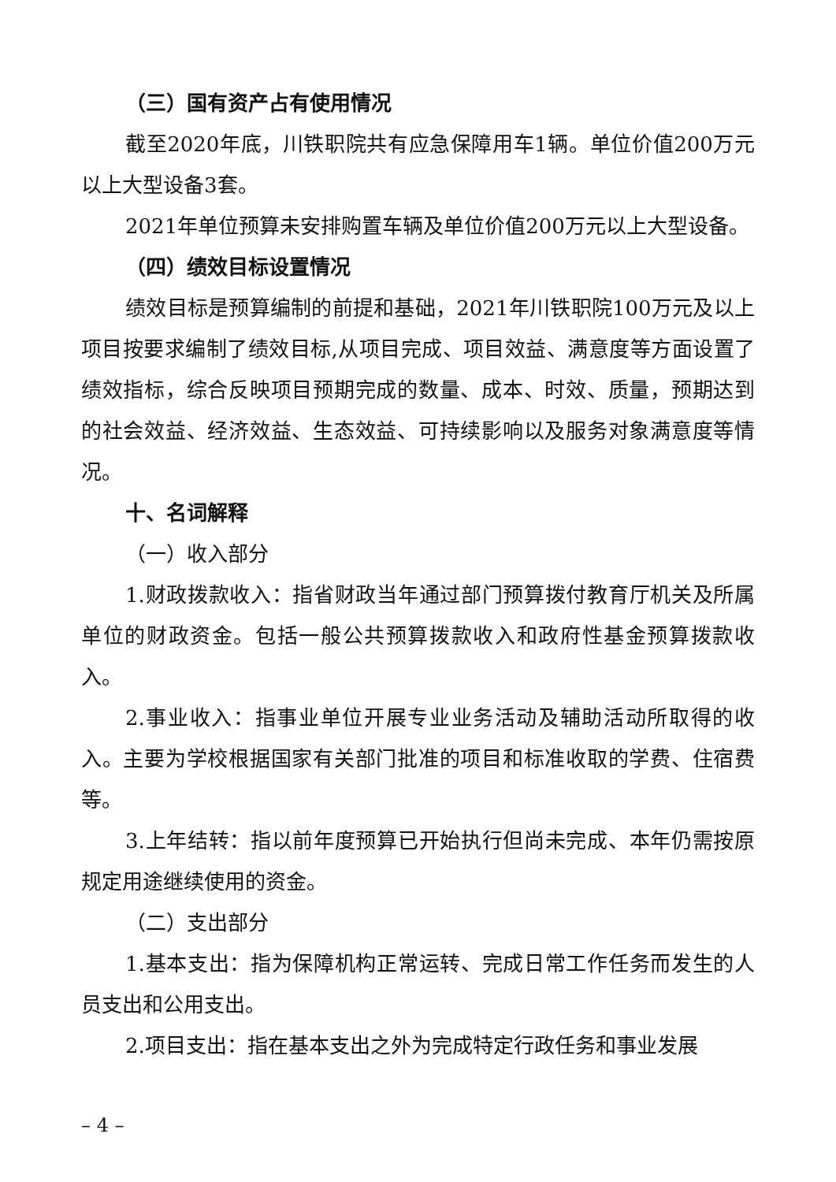（三）国有资产占有使用情况
截至2020年底，川铁职院共有应急保障用车1辆。单位价值200万元以上大型设备3套。
2021年单位预算未安排购置车辆及单位价值200万元以上大型设备。
（四）绩效目标设置情况
绩效目标是预算编制的前提和基础，2021年川铁职院100万元及以上项目按要求编制了绩效目标,从项目完成、项目效益、满意度等方面设置了绩效指标，综合反映项目预期完成的数量、成本、时效、质量，预期达到的社会效益、经济效益、生态效益、可持续影响以及服务对象满意度等情况。
十、名词解释
（一）收入部分
1.财政拨款收入：指省财政当年通过部门预算拨付教育厅机关及所属单位的财政资金。包括一般公共预算拨款收入和政府性基金预算拨款收入。
2.事业收入：指事业单位开展专业业务活动及辅助活动所取得的收入。主要为学校根据国家有关部门批准的项目和标准收取的学费、住宿费等。
3.上年结转：指以前年度预算已开始执行但尚未完成、本年仍需按原规定用途继续使用的资金。
（二）支出部分
1.基本支出：指为保障机构正常运转、完成日常工作任务而发生的人员支出和公用支出。
2.项目支出：指在基本支出之外为完成特定行政任务和事业发展
– 4 –